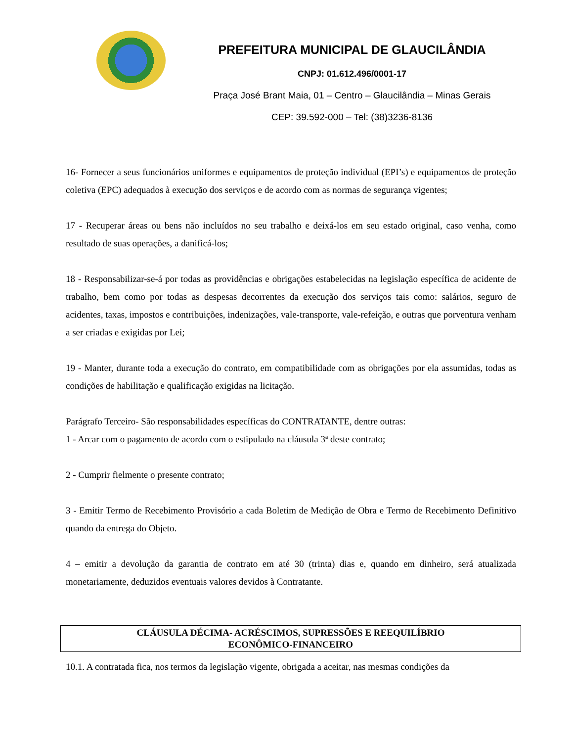PREFEITURA MUNICIPAL DE GLAUCILÂNDIA
CNPJ: 01.612.496/0001-17
Praça José Brant Maia, 01 – Centro – Glaucilândia – Minas Gerais
CEP: 39.592-000 – Tel: (38)3236-8136
16- Fornecer a seus funcionários uniformes e equipamentos de proteção individual (EPI’s) e equipamentos de proteção coletiva (EPC) adequados à execução dos serviços e de acordo com as normas de segurança vigentes;
17 - Recuperar áreas ou bens não incluídos no seu trabalho e deixá-los em seu estado original, caso venha, como resultado de suas operações, a danificá-los;
18 - Responsabilizar-se-á por todas as providências e obrigações estabelecidas na legislação específica de acidente de trabalho, bem como por todas as despesas decorrentes da execução dos serviços tais como: salários, seguro de acidentes, taxas, impostos e contribuições, indenizações, vale-transporte, vale-refeição, e outras que porventura venham a ser criadas e exigidas por Lei;
19 - Manter, durante toda a execução do contrato, em compatibilidade com as obrigações por ela assumidas, todas as condições de habilitação e qualificação exigidas na licitação.
Parágrafo Terceiro- São responsabilidades específicas do CONTRATANTE, dentre outras:
1 - Arcar com o pagamento de acordo com o estipulado na cláusula 3ª deste contrato;
2 - Cumprir fielmente o presente contrato;
3 - Emitir Termo de Recebimento Provisório a cada Boletim de Medição de Obra e Termo de Recebimento Definitivo quando da entrega do Objeto.
4 – emitir a devolução da garantia de contrato em até 30 (trinta) dias e, quando em dinheiro, será atualizada monetariamente, deduzidos eventuais valores devidos à Contratante.
CLÁUSULA DÉCIMA- ACRÉSCIMOS, SUPRESSÕES E REEQUILÍBRIO
ECONÔMICO-FINANCEIRO
10.1. A contratada fica, nos termos da legislação vigente, obrigada a aceitar, nas mesmas condições da